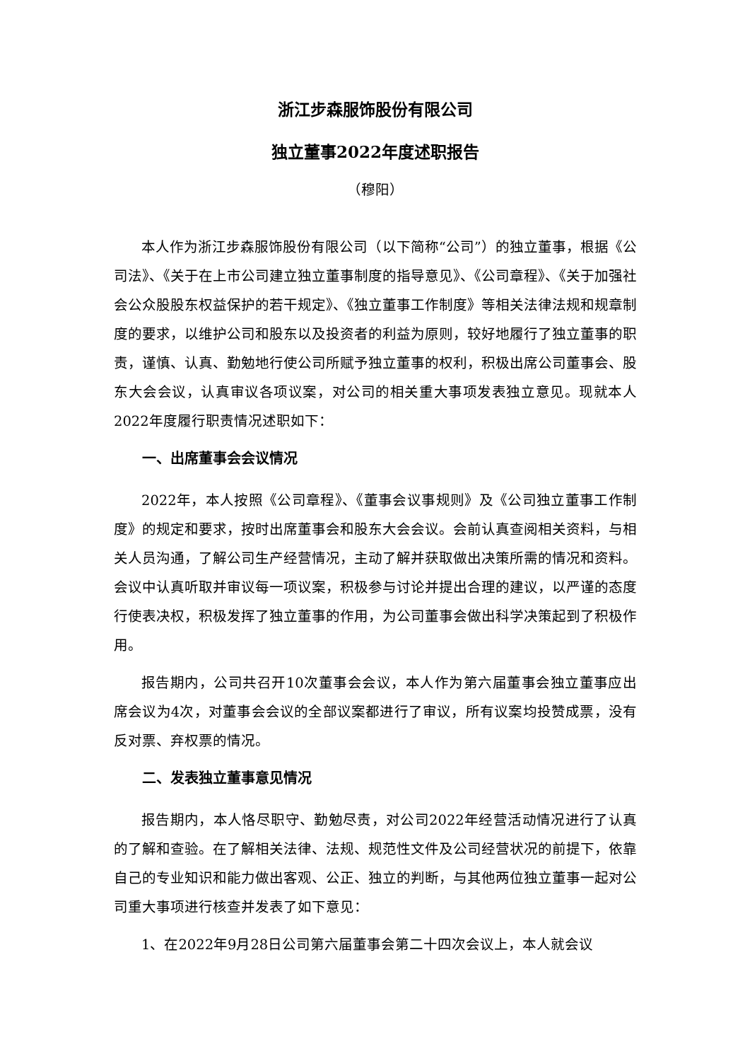浙江步森服饰股份有限公司
独立董事2022年度述职报告
（穆阳）
本人作为浙江步森服饰股份有限公司（以下简称“公司”）的独立董事，根据《公司法》、《关于在上市公司建立独立董事制度的指导意见》、《公司章程》、《关于加强社会公众股股东权益保护的若干规定》、《独立董事工作制度》等相关法律法规和规章制度的要求，以维护公司和股东以及投资者的利益为原则，较好地履行了独立董事的职责，谨慎、认真、勤勉地行使公司所赋予独立董事的权利，积极出席公司董事会、股东大会会议，认真审议各项议案，对公司的相关重大事项发表独立意见。现就本人2022年度履行职责情况述职如下：
一、出席董事会会议情况
2022年，本人按照《公司章程》、《董事会议事规则》及《公司独立董事工作制度》的规定和要求，按时出席董事会和股东大会会议。会前认真查阅相关资料，与相关人员沟通，了解公司生产经营情况，主动了解并获取做出决策所需的情况和资料。会议中认真听取并审议每一项议案，积极参与讨论并提出合理的建议，以严谨的态度行使表决权，积极发挥了独立董事的作用，为公司董事会做出科学决策起到了积极作用。
报告期内，公司共召开10次董事会会议，本人作为第六届董事会独立董事应出席会议为4次，对董事会会议的全部议案都进行了审议，所有议案均投赞成票，没有反对票、弃权票的情况。
二、发表独立董事意见情况
报告期内，本人恪尽职守、勤勉尽责，对公司2022年经营活动情况进行了认真的了解和查验。在了解相关法律、法规、规范性文件及公司经营状况的前提下，依靠自己的专业知识和能力做出客观、公正、独立的判断，与其他两位独立董事一起对公司重大事项进行核查并发表了如下意见：
1、在2022年9月28日公司第六届董事会第二十四次会议上，本人就会议